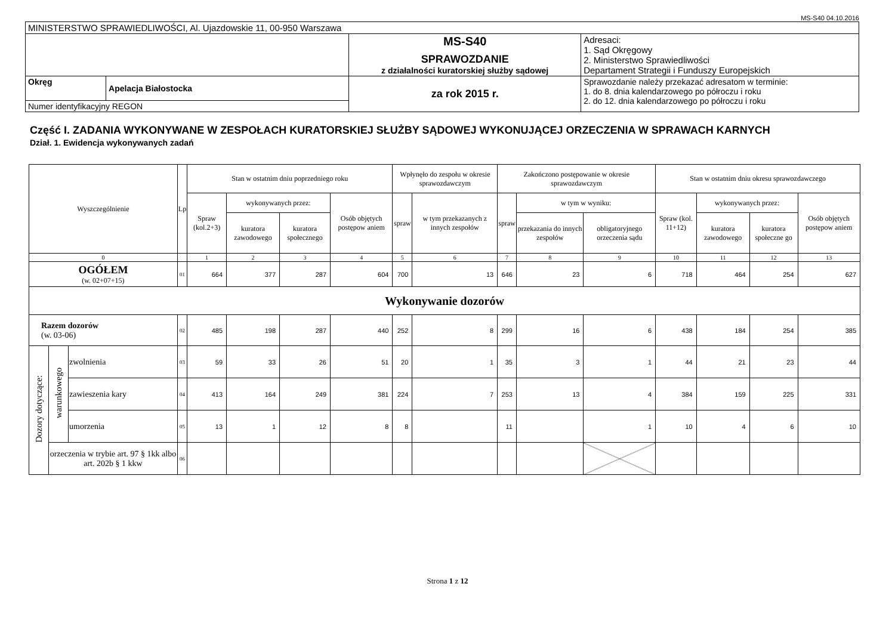MS-S40 04.10.2016
| MINISTERSTWO SPRAWIEDLIWOŚCI, Al. Ujazdowskie 11, 00-950 Warszawa | | | |
| | | MS-S40 SPRAWOZDANIE z działalności kuratorskiej służby sądowej | Adresaci: 1. Sąd Okręgowy 2. Ministerstwo Sprawiedliwości Departament Strategii i Funduszy Europejskich |
| Okręg | Apelacja Białostocka | za rok 2015 r. | Sprawozdanie należy przekazać adresatom w terminie: 1. do 8. dnia kalendarzowego po półroczu i roku 2. do 12. dnia kalendarzowego po półroczu i roku |
| Numer identyfikacyjny REGON | | | |
Część I. ZADANIA WYKONYWANE W ZESPOŁACH KURATORSKIEJ SŁUŻBY SĄDOWEJ WYKONUJĄCEJ ORZECZENIA W SPRAWACH KARNYCH
Dział. 1. Ewidencja wykonywanych zadań
| Wyszczególnienie | | | Lp | Stan w ostatnim dniu poprzedniego roku | | | | Wpłynęło do zespołu w okresie sprawozdawczym | | Zakończono postępowanie w okresie sprawozdawczym | | | Stan w ostatnim dniu okresu sprawozdawczego | | | |
| --- | --- | --- | --- | --- | --- | --- | --- | --- | --- | --- | --- | --- | --- | --- | --- | --- |
| | | | | Spraw (kol.2+3) | wykonywanych przez: | | Osób objętych postępow aniem | spraw | w tym przekazanych z innych zespołów | spraw | w tym w wyniku: | | Spraw (kol. 11+12) | wykonywanych przez: | | Osób objętych postępow aniem |
| | | | | | kuratora zawodowego | kuratora społecznego | | | | | przekazania do innych zespołów | obligatoryjnego orzeczenia sądu | | kuratora zawodowego | kuratora społeczne go | |
| 0 | | | | 1 | 2 | 3 | 4 | 5 | 6 | 7 | 8 | 9 | 10 | 11 | 12 | 13 |
| OGÓŁEM (w. 02+07+15) | | | 01 | 664 | 377 | 287 | 604 | 700 | 13 | 646 | 23 | 6 | 718 | 464 | 254 | 627 |
| Wykonywanie dozorów | | | | | | | | | | | | | | | | |
| Razem dozorów (w. 03-06) | | | 02 | 485 | 198 | 287 | 440 | 252 | 8 | 299 | 16 | 6 | 438 | 184 | 254 | 385 |
| Dozory dotyczące: | warunkowego | zwolnienia | 03 | 59 | 33 | 26 | 51 | 20 | 1 | 35 | 3 | 1 | 44 | 21 | 23 | 44 |
| | | zawieszenia kary | 04 | 413 | 164 | 249 | 381 | 224 | 7 | 253 | 13 | 4 | 384 | 159 | 225 | 331 |
| | | umorzenia | 05 | 13 | 1 | 12 | 8 | 8 | | 11 | | 1 | 10 | 4 | 6 | 10 |
| | orzeczenia w trybie art. 97 § 1kk albo art. 202b § 1 kkw | | 06 | | | | | | | | | | | | | |
Strona 1 z 12